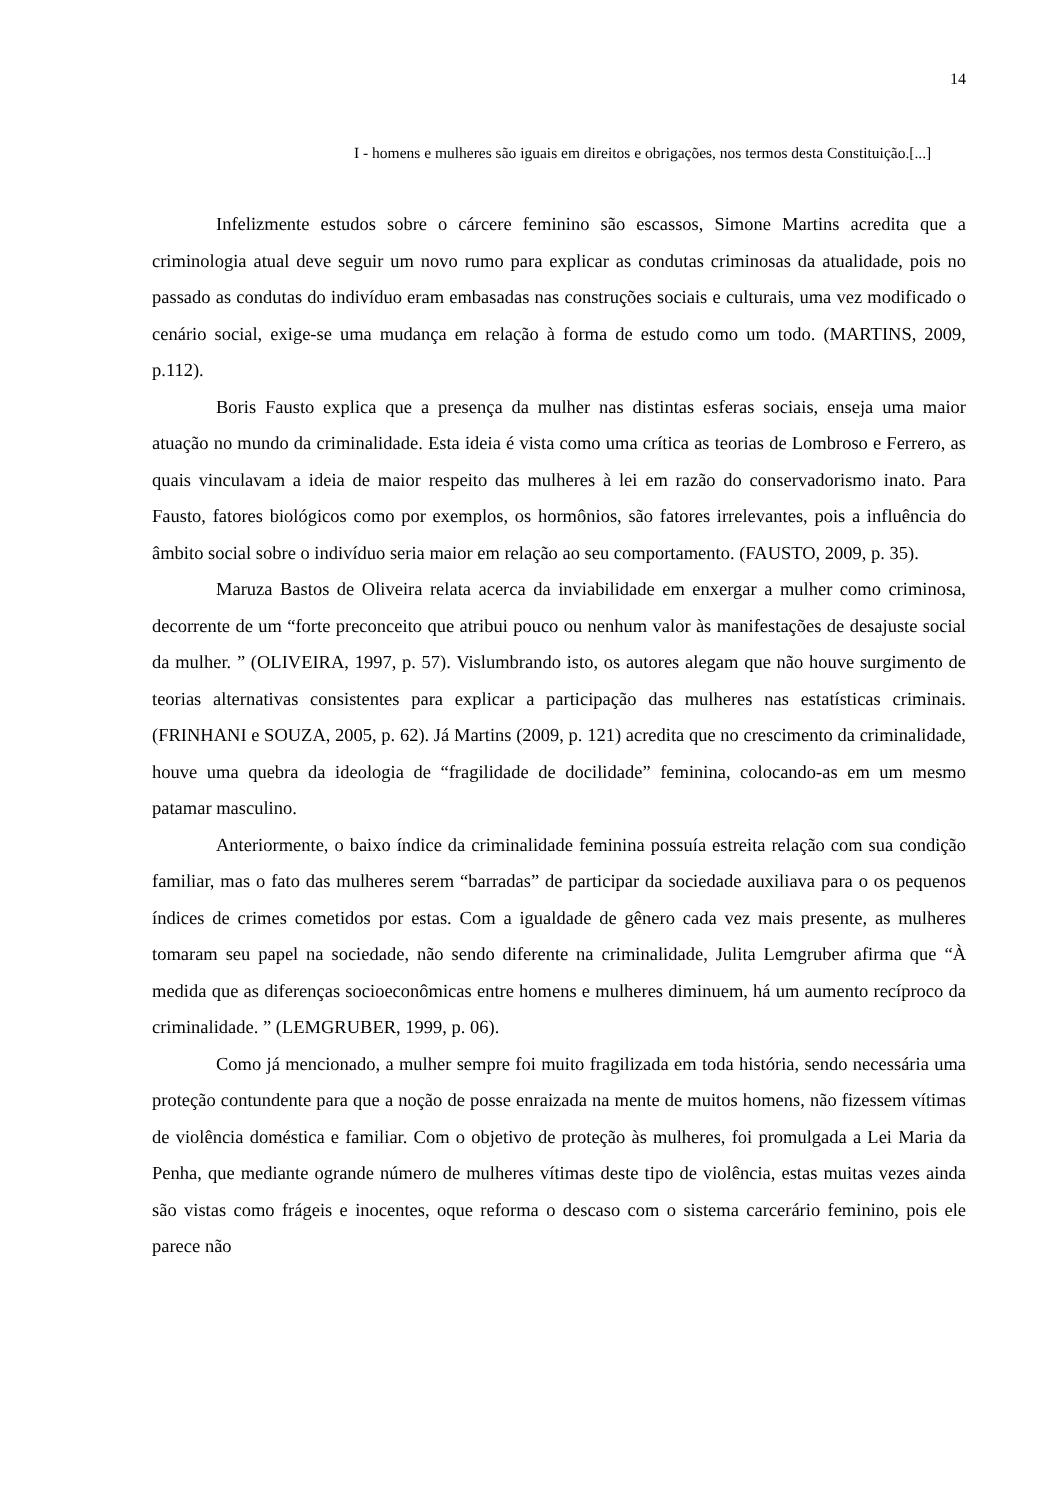14
I - homens e mulheres são iguais em direitos e obrigações, nos termos desta Constituição.[...]
Infelizmente estudos sobre o cárcere feminino são escassos, Simone Martins acredita que a criminologia atual deve seguir um novo rumo para explicar as condutas criminosas da atualidade, pois no passado as condutas do indivíduo eram embasadas nas construções sociais e culturais, uma vez modificado o cenário social, exige-se uma mudança em relação à forma de estudo como um todo. (MARTINS, 2009, p.112).
Boris Fausto explica que a presença da mulher nas distintas esferas sociais, enseja uma maior atuação no mundo da criminalidade. Esta ideia é vista como uma crítica as teorias de Lombroso e Ferrero, as quais vinculavam a ideia de maior respeito das mulheres à lei em razão do conservadorismo inato. Para Fausto, fatores biológicos como por exemplos, os hormônios, são fatores irrelevantes, pois a influência do âmbito social sobre o indivíduo seria maior em relação ao seu comportamento. (FAUSTO, 2009, p. 35).
Maruza Bastos de Oliveira relata acerca da inviabilidade em enxergar a mulher como criminosa, decorrente de um “forte preconceito que atribui pouco ou nenhum valor às manifestações de desajuste social da mulher. ” (OLIVEIRA, 1997, p. 57). Vislumbrando isto, os autores alegam que não houve surgimento de teorias alternativas consistentes para explicar a participação das mulheres nas estatísticas criminais. (FRINHANI e SOUZA, 2005, p. 62). Já Martins (2009, p. 121) acredita que no crescimento da criminalidade, houve uma quebra da ideologia de “fragilidade de docilidade” feminina, colocando-as em um mesmo patamar masculino.
Anteriormente, o baixo índice da criminalidade feminina possuía estreita relação com sua condição familiar, mas o fato das mulheres serem “barradas” de participar da sociedade auxiliava para o os pequenos índices de crimes cometidos por estas. Com a igualdade de gênero cada vez mais presente, as mulheres tomaram seu papel na sociedade, não sendo diferente na criminalidade, Julita Lemgruber afirma que “À medida que as diferenças socioeconômicas entre homens e mulheres diminuem, há um aumento recíproco da criminalidade. ” (LEMGRUBER, 1999, p. 06).
Como já mencionado, a mulher sempre foi muito fragilizada em toda história, sendo necessária uma proteção contundente para que a noção de posse enraizada na mente de muitos homens, não fizessem vítimas de violência doméstica e familiar. Com o objetivo de proteção às mulheres, foi promulgada a Lei Maria da Penha, que mediante ogrande número de mulheres vítimas deste tipo de violência, estas muitas vezes ainda são vistas como frágeis e inocentes, oque reforma o descaso com o sistema carcerário feminino, pois ele parece não